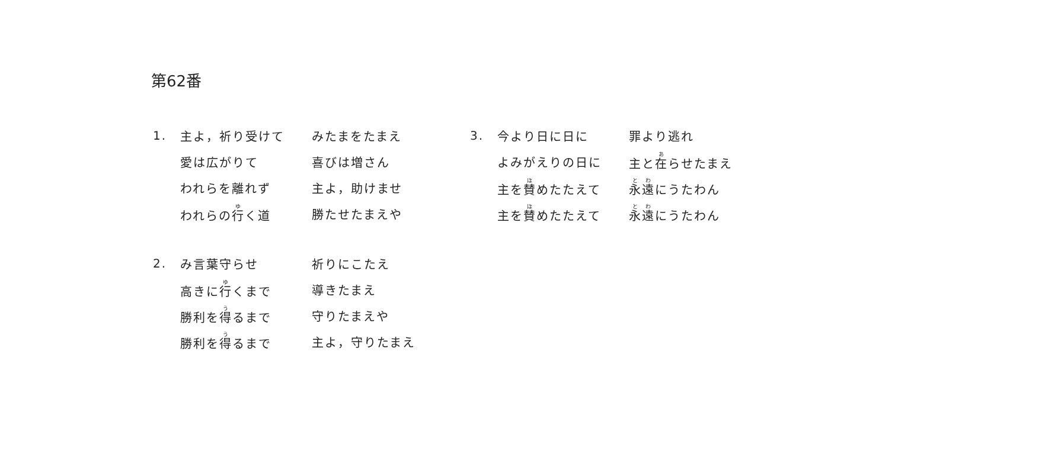第62番
1. 主よ，祈り受けて みたまをたまえ
愛は広がりて 喜びは増さん
われらを離れず 主よ，助けませ
われらの行く道 勝たせたまえや
2. み言葉守らせ 祈りにこたえ
高きに行くまで 導きたまえ
勝利を得るまで 守りたまえや
勝利を得るまで 主よ，守りたまえ
3. 今より日に日に 罪より逃れ
よみがえりの日に 主と在らせたまえ
主を賛めたたえて 永遠にうたわん
主を賛めたたえて 永遠にうたわん